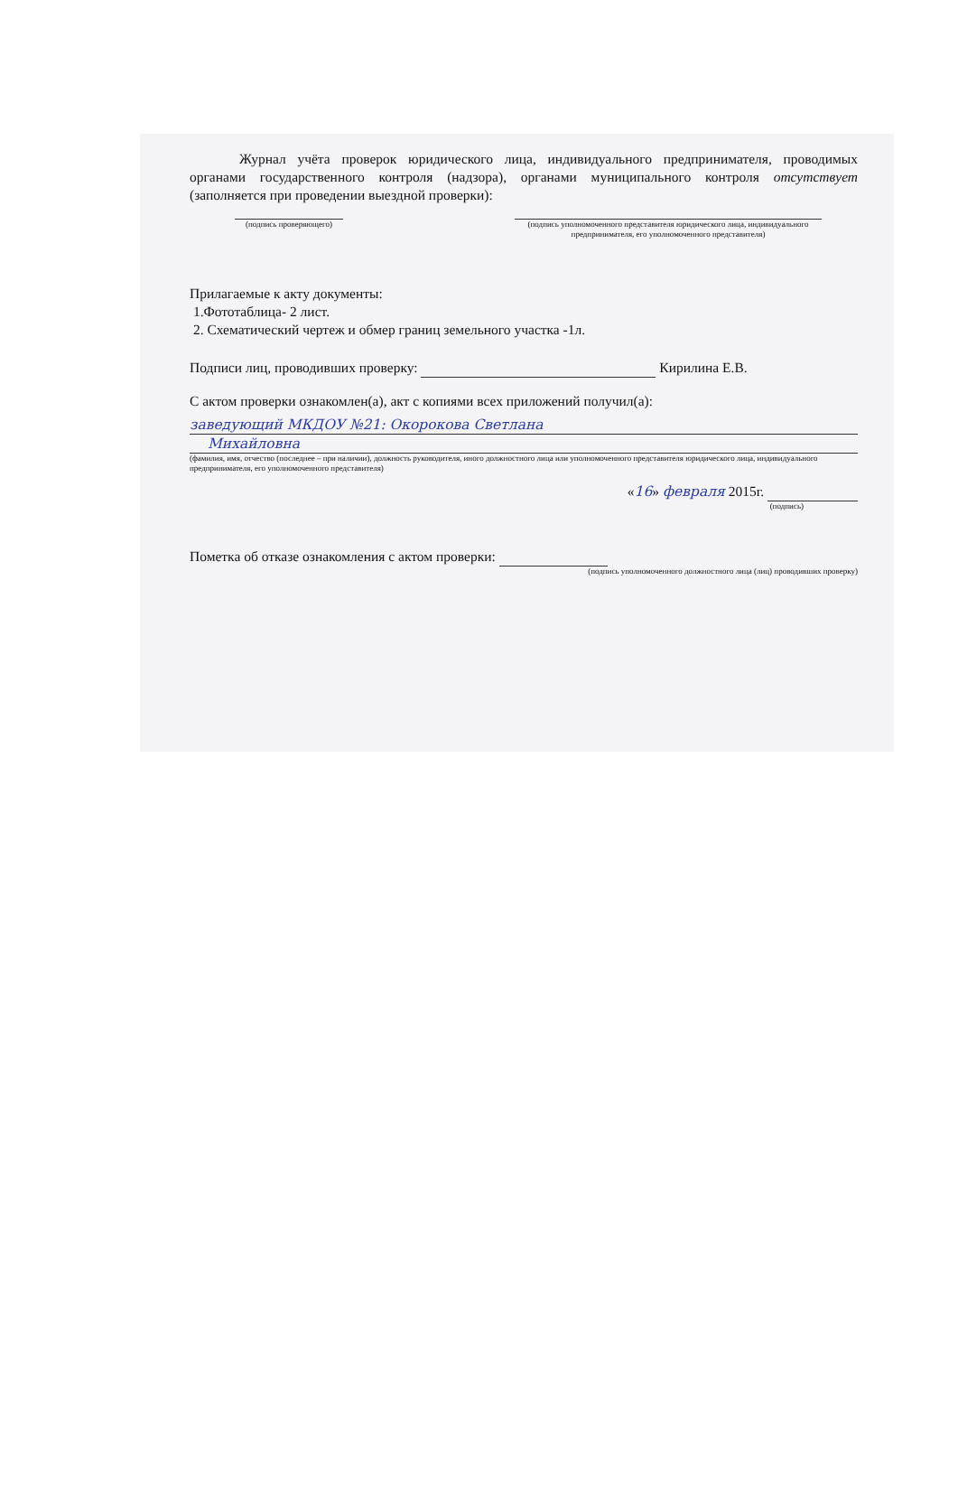Журнал учёта проверок юридического лица, индивидуального предпринимателя, проводимых органами государственного контроля (надзора), органами муниципального контроля отсутствует (заполняется при проведении выездной проверки):
(подпись проверяющего) (подпись уполномоченного представителя юридического лица, индивидуального предпринимателя, его уполномоченного представителя)
Прилагаемые к акту документы:
1.Фототаблица- 2 лист.
2. Схематический чертеж и обмер границ земельного участка -1л.
Подписи лиц, проводивших проверку: Кирилина Е.В.
С актом проверки ознакомлен(а), акт с копиями всех приложений получил(а):
заведующий МКДОУ №21: Окорокова Светлана
Михайловна
(фамилия, имя, отчество (последнее – при наличии), должность руководителя, иного должностного лица или уполномоченного представителя юридического лица, индивидуального предпринимателя, его уполномоченного представителя)
«16» февраля 2015г.
(подпись)
Пометка об отказе ознакомления с актом проверки:
(подпись уполномоченного должностного лица (лиц) проводивших проверку)